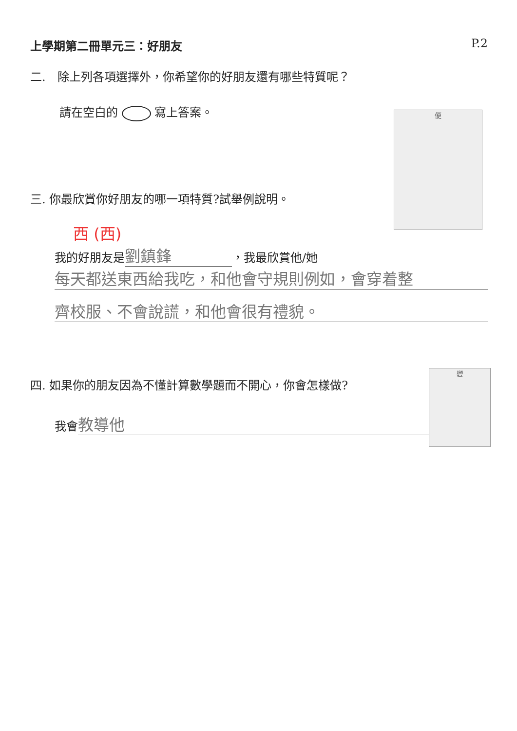上學期第二冊單元三：好朋友 P.2
二.　除上列各項選擇外，你希望你的好朋友還有哪些特質呢？
請在空白的 寫上答案。
便
三. 你最欣賞你好朋友的哪一項特質?試舉例說明。
西 (西)
我的好朋友是 劉鎮鋒 ，我最欣賞他/她
每天都送東西給我吃，和他會守規則例如，會穿着整
齊校服、不會說謊，和他會很有禮貌。
四. 如果你的朋友因為不懂計算數學題而不開心，你會怎樣做?
變
我會 教導他